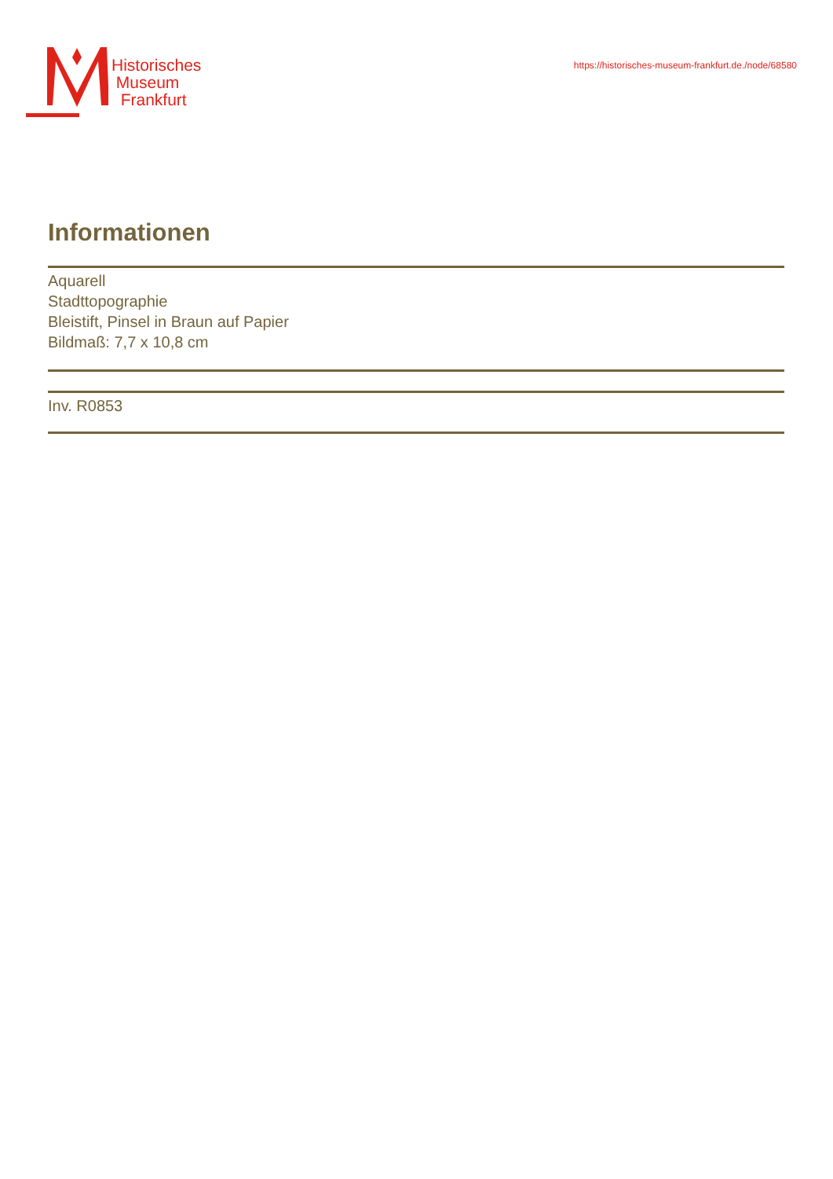Historisches
Museum
Frankfurt
https://historisches-museum-frankfurt.de./node/68580
Informationen
Aquarell
Stadttopographie
Bleistift, Pinsel in Braun auf Papier
Bildmaß: 7,7 x 10,8 cm
Inv. R0853